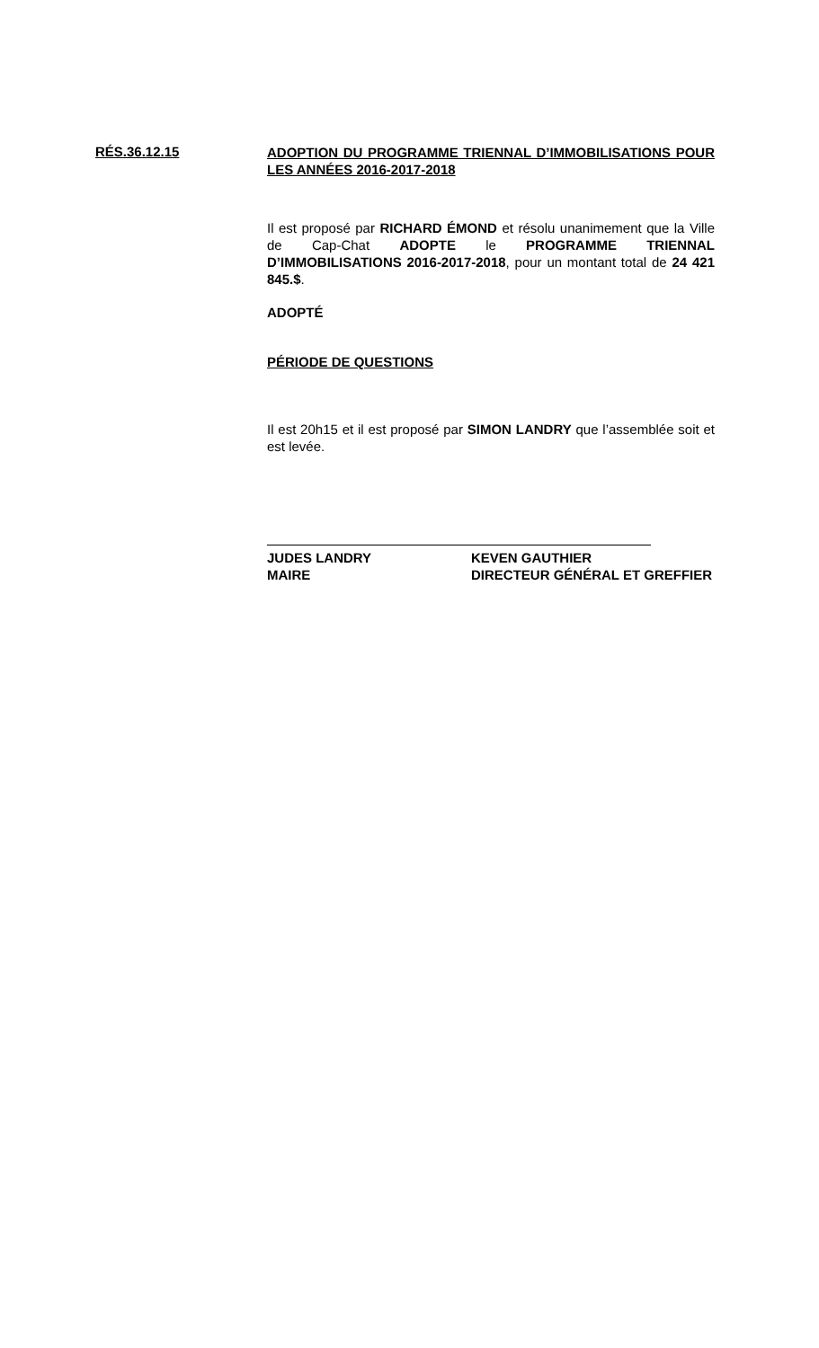RÉS.36.12.15
ADOPTION DU PROGRAMME TRIENNAL D’IMMOBILISATIONS POUR LES ANNÉES 2016-2017-2018
Il est proposé par RICHARD ÉMOND et résolu unanimement que la Ville de Cap-Chat ADOPTE le PROGRAMME TRIENNAL D’IMMOBILISATIONS 2016-2017-2018, pour un montant total de 24 421 845.$.
ADOPTÉ
PÉRIODE DE QUESTIONS
Il est 20h15 et il est proposé par SIMON LANDRY que l’assemblée soit et est levée.
JUDES LANDRY
MAIRE
KEVEN GAUTHIER
DIRECTEUR GÉNÉRAL ET GREFFIER